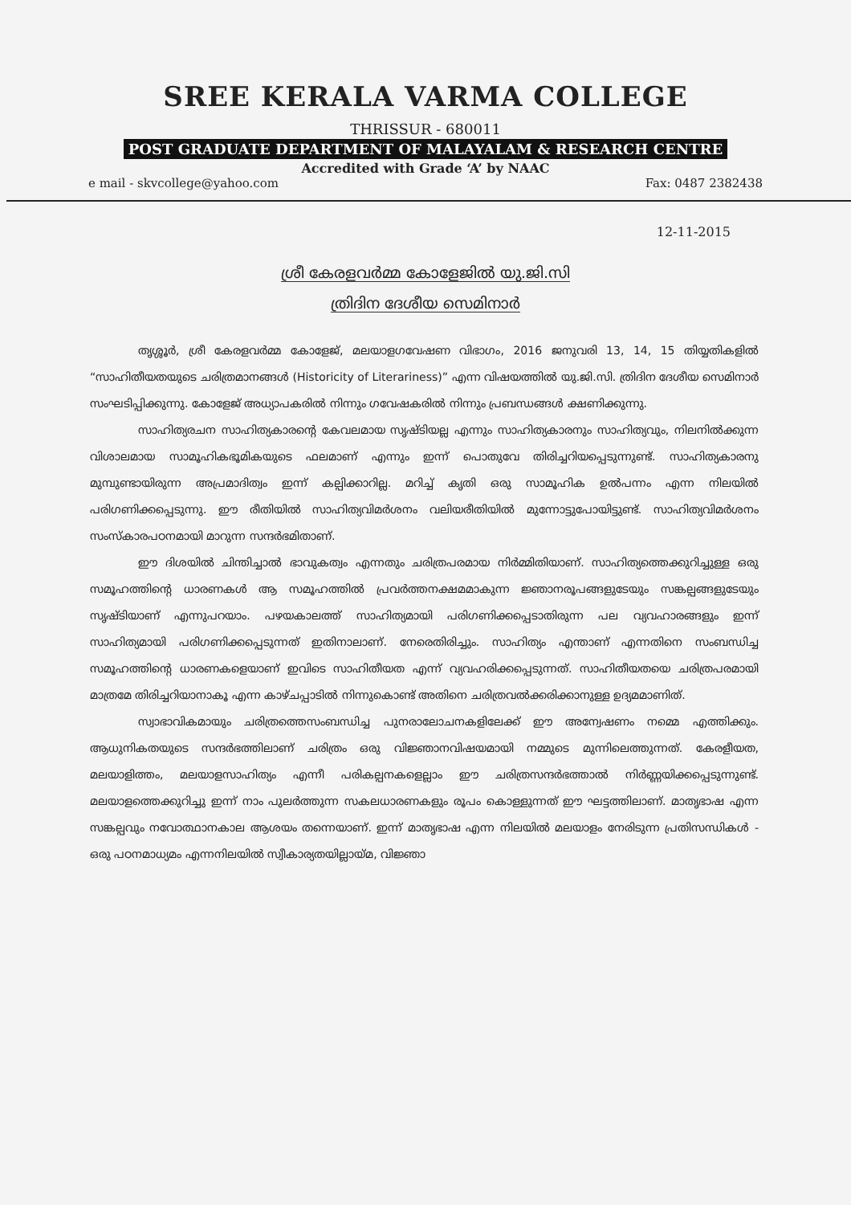SREE KERALA VARMA COLLEGE
THRISSUR - 680011
POST GRADUATE DEPARTMENT OF MALAYALAM & RESEARCH CENTRE
Accredited with Grade ‘A’ by NAAC
e mail - skvcollege@yahoo.com Fax: 0487 2382438
12-11-2015
ശ്രീ കേരളവർമ്മ കോളേജിൽ യു.ജി.സി
ത്രിദിന ദേശീയ സെമിനാർ
തൃശ്ശൂർ, ശ്രീ കേരളവർമ്മ കോളേജ്, മലയാളഗവേഷണ വിഭാഗം, 2016 ജനുവരി 13, 14, 15 തിയ്യതികളിൽ “സാഹിതീയതയുടെ ചരിത്രമാനങ്ങൾ (Historicity of Literariness)” എന്ന വിഷയത്തിൽ യു.ജി.സി. ത്രിദിന ദേശീയ സെമിനാർ സംഘടിപ്പിക്കുന്നു. കോളേജ് അധ്യാപകരിൽ നിന്നും ഗവേഷകരിൽ നിന്നും പ്രബന്ധങ്ങൾ ക്ഷണിക്കുന്നു.
സാഹിത്യരചന സാഹിത്യകാരന്റെ കേവലമായ സൃഷ്ടിയല്ല എന്നും സാഹിത്യകാരനും സാഹിത്യവും, നിലനിൽക്കുന്ന വിശാലമായ സാമൂഹികഭൂമികയുടെ ഫലമാണ് എന്നും ഇന്ന് പൊതുവേ തിരിച്ചറിയപ്പെടുന്നുണ്ട്. സാഹിത്യകാരനു മുമ്പുണ്ടായിരുന്ന അപ്രമാദിത്വം ഇന്ന് കല്പിക്കാറില്ല. മറിച്ച് കൃതി ഒരു സാമൂഹിക ഉൽപന്നം എന്ന നിലയിൽ പരിഗണിക്കപ്പെടുന്നു. ഈ രീതിയിൽ സാഹിത്യവിമർശനം വലിയരീതിയിൽ മുന്നോട്ടുപോയിട്ടുണ്ട്. സാഹിത്യവിമർശനം സംസ്കാരപഠനമായി മാറുന്ന സന്ദർഭമിതാണ്.
ഈ ദിശയിൽ ചിന്തിച്ചാൽ ഭാവുകത്വം എന്നതും ചരിത്രപരമായ നിർമ്മിതിയാണ്. സാഹിത്യത്തെക്കുറിച്ചുള്ള ഒരു സമൂഹത്തിന്റെ ധാരണകൾ ആ സമൂഹത്തിൽ പ്രവർത്തനക്ഷമമാകുന്ന ജ്ഞാനരൂപങ്ങളുടേയും സങ്കല്പങ്ങളുടേയും സൃഷ്ടിയാണ് എന്നുപറയാം. പഴയകാലത്ത് സാഹിത്യമായി പരിഗണിക്കപ്പെടാതിരുന്ന പല വ്യവഹാരങ്ങളും ഇന്ന് സാഹിത്യമായി പരിഗണിക്കപ്പെടുന്നത് ഇതിനാലാണ്. നേരെതിരിച്ചും. സാഹിത്യം എന്താണ് എന്നതിനെ സംബന്ധിച്ച സമൂഹത്തിന്റെ ധാരണകളെയാണ് ഇവിടെ സാഹിതീയത എന്ന് വ്യവഹരിക്കപ്പെടുന്നത്. സാഹിതീയതയെ ചരിത്രപരമായി മാത്രമേ തിരിച്ചറിയാനാകൂ എന്ന കാഴ്ചപ്പാടിൽ നിന്നുകൊണ്ട് അതിനെ ചരിത്രവൽക്കരിക്കാനുള്ള ഉദ്യമമാണിത്.
സ്വാഭാവികമായും ചരിത്രത്തെസംബന്ധിച്ച പുനരാലോചനകളിലേക്ക് ഈ അന്വേഷണം നമ്മെ എത്തിക്കും. ആധുനികതയുടെ സന്ദർഭത്തിലാണ് ചരിത്രം ഒരു വിജ്ഞാനവിഷയമായി നമ്മുടെ മുന്നിലെത്തുന്നത്. കേരളീയത, മലയാളിത്തം, മലയാളസാഹിത്യം എന്നീ പരികല്പനകളെല്ലാം ഈ ചരിത്രസന്ദർഭത്താൽ നിർണ്ണയിക്കപ്പെടുന്നുണ്ട്. മലയാളത്തെക്കുറിച്ചു ഇന്ന് നാം പുലർത്തുന്ന സകലധാരണകളും രൂപം കൊള്ളുന്നത് ഈ ഘട്ടത്തിലാണ്. മാതൃഭാഷ എന്ന സങ്കല്പവും നവോത്ഥാനകാല ആശയം തന്നെയാണ്. ഇന്ന് മാതൃഭാഷ എന്ന നിലയിൽ മലയാളം നേരിടുന്ന പ്രതിസന്ധികൾ - ഒരു പഠനമാധ്യമം എന്നനിലയിൽ സ്വീകാര്യതയില്ലായ്മ, വിജ്ഞാ